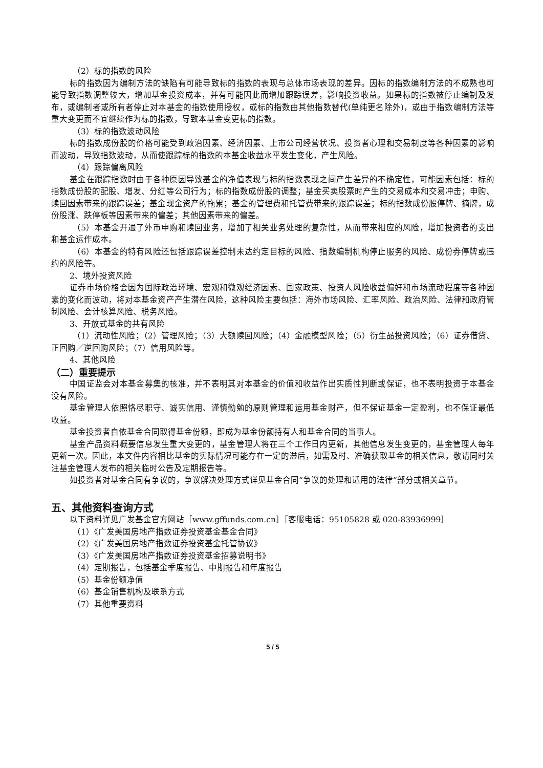（2）标的指数的风险
标的指数因为编制方法的缺陷有可能导致标的指数的表现与总体市场表现的差异。因标的指数编制方法的不成熟也可能导致指数调整较大，增加基金投资成本，并有可能因此而增加跟踪误差，影响投资收益。如果标的指数被停止编制及发布，或编制者或所有者停止对本基金的指数使用授权，或标的指数由其他指数替代(单纯更名除外)，或由于指数编制方法等重大变更而不宜继续作为标的指数，导致本基金变更标的指数。
（3）标的指数波动风险
标的指数成份股的价格可能受到政治因素、经济因素、上市公司经营状况、投资者心理和交易制度等各种因素的影响而波动，导致指数波动，从而使跟踪标的指数的本基金收益水平发生变化，产生风险。
（4）跟踪偏离风险
基金在跟踪指数时由于各种原因导致基金的净值表现与标的指数表现之间产生差异的不确定性，可能因素包括：标的指数成份股的配股、增发、分红等公司行为；标的指数成份股的调整；基金买卖股票时产生的交易成本和交易冲击；申购、赎回因素带来的跟踪误差；基金现金资产的拖累；基金的管理费和托管费带来的跟踪误差；标的指数成份股停牌、摘牌，成份股涨、跌停板等因素带来的偏差；其他因素带来的偏差。
（5）本基金开通了外币申购和赎回业务，增加了相关业务处理的复杂性，从而带来相应的风险，增加投资者的支出和基金运作成本。
（6）本基金的特有风险还包括跟踪误差控制未达约定目标的风险、指数编制机构停止服务的风险、成份券停牌或违约的风险等。
2、境外投资风险
证券市场价格会因为国际政治环境、宏观和微观经济因素、国家政策、投资人风险收益偏好和市场流动程度等各种因素的变化而波动，将对本基金资产产生潜在风险，这种风险主要包括：海外市场风险、汇率风险、政治风险、法律和政府管制风险、会计核算风险、税务风险。
3、开放式基金的共有风险
（1）流动性风险；（2）管理风险；（3）大额赎回风险；（4）金融模型风险；（5）衍生品投资风险；（6）证券借贷、正回购／逆回购风险；（7）信用风险等。
4、其他风险
（二）重要提示
中国证监会对本基金募集的核准，并不表明其对本基金的价值和收益作出实质性判断或保证，也不表明投资于本基金没有风险。
基金管理人依照恪尽职守、诚实信用、谨慎勤勉的原则管理和运用基金财产，但不保证基金一定盈利，也不保证最低收益。
基金投资者自依基金合同取得基金份额，即成为基金份额持有人和基金合同的当事人。
基金产品资料概要信息发生重大变更的，基金管理人将在三个工作日内更新，其他信息发生变更的，基金管理人每年更新一次。因此，本文件内容相比基金的实际情况可能存在一定的滞后，如需及时、准确获取基金的相关信息，敬请同时关注基金管理人发布的相关临时公告及定期报告等。
如投资者对基金合同有争议的，争议解决处理方式详见基金合同“争议的处理和适用的法律”部分或相关章节。
五、其他资料查询方式
以下资料详见广发基金官方网站［www.gffunds.com.cn］［客服电话：95105828 或 020-83936999］
（1）《广发美国房地产指数证券投资基金基金合同》
（2）《广发美国房地产指数证券投资基金托管协议》
（3）《广发美国房地产指数证券投资基金招募说明书》
（4）定期报告，包括基金季度报告、中期报告和年度报告
（5）基金份额净值
（6）基金销售机构及联系方式
（7）其他重要资料
5 / 5